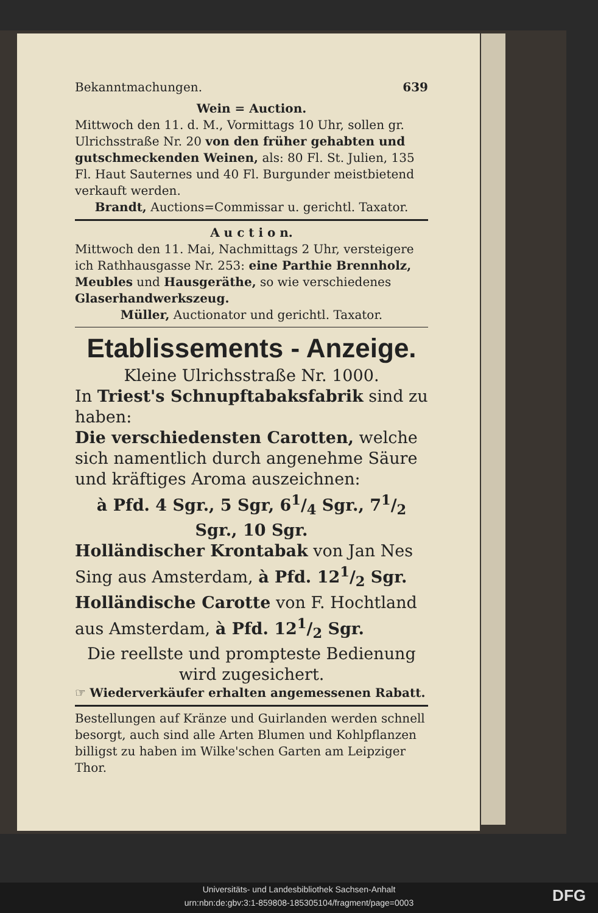Bekanntmachungen. 639
Wein = Auction.
Mittwoch den 11. d. M., Vormittags 10 Uhr, sollen gr. Ulrichsstraße Nr. 20 von den früher gehabten und gutschmeckenden Weinen, als: 80 Fl. St. Julien, 135 Fl. Haut Sauternes und 40 Fl. Burgunder meistbietend verkauft werden.
Brandt, Auctions=Commissar u. gerichtl. Taxator.
A u c t i o n.
Mittwoch den 11. Mai, Nachmittags 2 Uhr, versteigere ich Rathhausgasse Nr. 253: eine Parthie Brennholz, Meubles und Hausgeräthe, so wie verschiedenes Glaserhandwerkszeug.
Müller, Auctionator und gerichtl. Taxator.
Etablissements - Anzeige.
Kleine Ulrichsstraße Nr. 1000.
In Triest's Schnupftabaksfabrik sind zu haben:
Die verschiedensten Carotten, welche sich namentlich durch angenehme Säure und kräftiges Aroma auszeichnen:
à Pfd. 4 Sgr., 5 Sgr, 61/4 Sgr., 71/2 Sgr., 10 Sgr.
Holländischer Krontabak von Jan Nes Sing aus Amsterdam, à Pfd. 121/2 Sgr.
Holländische Carotte von F. Hochtland aus Amsterdam, à Pfd. 121/2 Sgr.
Die reellste und prompteste Bedienung wird zugesichert.
☞ Wiederverkäufer erhalten angemessenen Rabatt.
Bestellungen auf Kränze und Guirlanden werden schnell besorgt, auch sind alle Arten Blumen und Kohlpflanzen billigst zu haben im Wilke'schen Garten am Leipziger Thor.
Universitäts- und Landesbibliothek Sachsen-Anhalt
urn:nbn:de:gbv:3:1-859808-185305104/fragment/page=0003
DFG